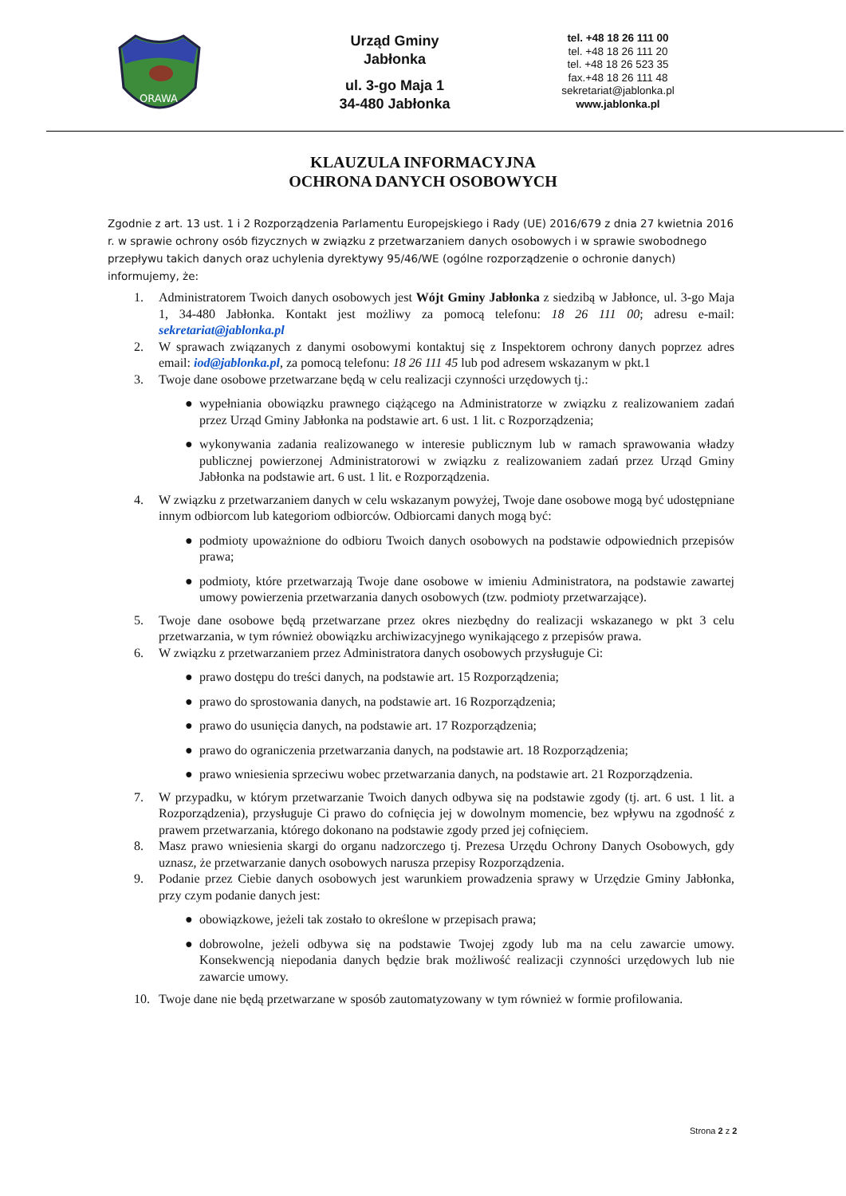ORAWA
Urząd Gminy
Jabłonka
ul. 3-go Maja 1
34-480 Jabłonka
tel. +48 18 26 111 00
tel. +48 18 26 111 20
tel. +48 18 26 523 35
fax.+48 18 26 111 48
sekretariat@jablonka.pl
www.jablonka.pl
KLAUZULA INFORMACYJNA
OCHRONA DANYCH OSOBOWYCH
Zgodnie z art. 13 ust. 1 i 2 Rozporządzenia Parlamentu Europejskiego i Rady (UE) 2016/679 z dnia 27 kwietnia 2016 r. w sprawie ochrony osób fizycznych w związku z przetwarzaniem danych osobowych i w sprawie swobodnego przepływu takich danych oraz uchylenia dyrektywy 95/46/WE (ogólne rozporządzenie o ochronie danych) informujemy, że:
1. Administratorem Twoich danych osobowych jest Wójt Gminy Jabłonka z siedzibą w Jabłonce, ul. 3-go Maja 1, 34-480 Jabłonka. Kontakt jest możliwy za pomocą telefonu: 18 26 111 00; adresu e-mail: sekretariat@jablonka.pl
2. W sprawach związanych z danymi osobowymi kontaktuj się z Inspektorem ochrony danych poprzez adres email: iod@jablonka.pl, za pomocą telefonu: 18 26 111 45 lub pod adresem wskazanym w pkt.1
3. Twoje dane osobowe przetwarzane będą w celu realizacji czynności urzędowych tj.:
● wypełniania obowiązku prawnego ciążącego na Administratorze w związku z realizowaniem zadań przez Urząd Gminy Jabłonka na podstawie art. 6 ust. 1 lit. c Rozporządzenia;
● wykonywania zadania realizowanego w interesie publicznym lub w ramach sprawowania władzy publicznej powierzonej Administratorowi w związku z realizowaniem zadań przez Urząd Gminy Jabłonka na podstawie art. 6 ust. 1 lit. e Rozporządzenia.
4. W związku z przetwarzaniem danych w celu wskazanym powyżej, Twoje dane osobowe mogą być udostępniane innym odbiorcom lub kategoriom odbiorców. Odbiorcami danych mogą być:
● podmioty upoważnione do odbioru Twoich danych osobowych na podstawie odpowiednich przepisów prawa;
● podmioty, które przetwarzają Twoje dane osobowe w imieniu Administratora, na podstawie zawartej umowy powierzenia przetwarzania danych osobowych (tzw. podmioty przetwarzające).
5. Twoje dane osobowe będą przetwarzane przez okres niezbędny do realizacji wskazanego w pkt 3 celu przetwarzania, w tym również obowiązku archiwizacyjnego wynikającego z przepisów prawa.
6. W związku z przetwarzaniem przez Administratora danych osobowych przysługuje Ci:
● prawo dostępu do treści danych, na podstawie art. 15 Rozporządzenia;
● prawo do sprostowania danych, na podstawie art. 16 Rozporządzenia;
● prawo do usunięcia danych, na podstawie art. 17 Rozporządzenia;
● prawo do ograniczenia przetwarzania danych, na podstawie art. 18 Rozporządzenia;
● prawo wniesienia sprzeciwu wobec przetwarzania danych, na podstawie art. 21 Rozporządzenia.
7. W przypadku, w którym przetwarzanie Twoich danych odbywa się na podstawie zgody (tj. art. 6 ust. 1 lit. a Rozporządzenia), przysługuje Ci prawo do cofnięcia jej w dowolnym momencie, bez wpływu na zgodność z prawem przetwarzania, którego dokonano na podstawie zgody przed jej cofnięciem.
8. Masz prawo wniesienia skargi do organu nadzorczego tj. Prezesa Urzędu Ochrony Danych Osobowych, gdy uznasz, że przetwarzanie danych osobowych narusza przepisy Rozporządzenia.
9. Podanie przez Ciebie danych osobowych jest warunkiem prowadzenia sprawy w Urzędzie Gminy Jabłonka, przy czym podanie danych jest:
● obowiązkowe, jeżeli tak zostało to określone w przepisach prawa;
● dobrowolne, jeżeli odbywa się na podstawie Twojej zgody lub ma na celu zawarcie umowy. Konsekwencją niepodania danych będzie brak możliwość realizacji czynności urzędowych lub nie zawarcie umowy.
10. Twoje dane nie będą przetwarzane w sposób zautomatyzowany w tym również w formie profilowania.
Strona 2 z 2